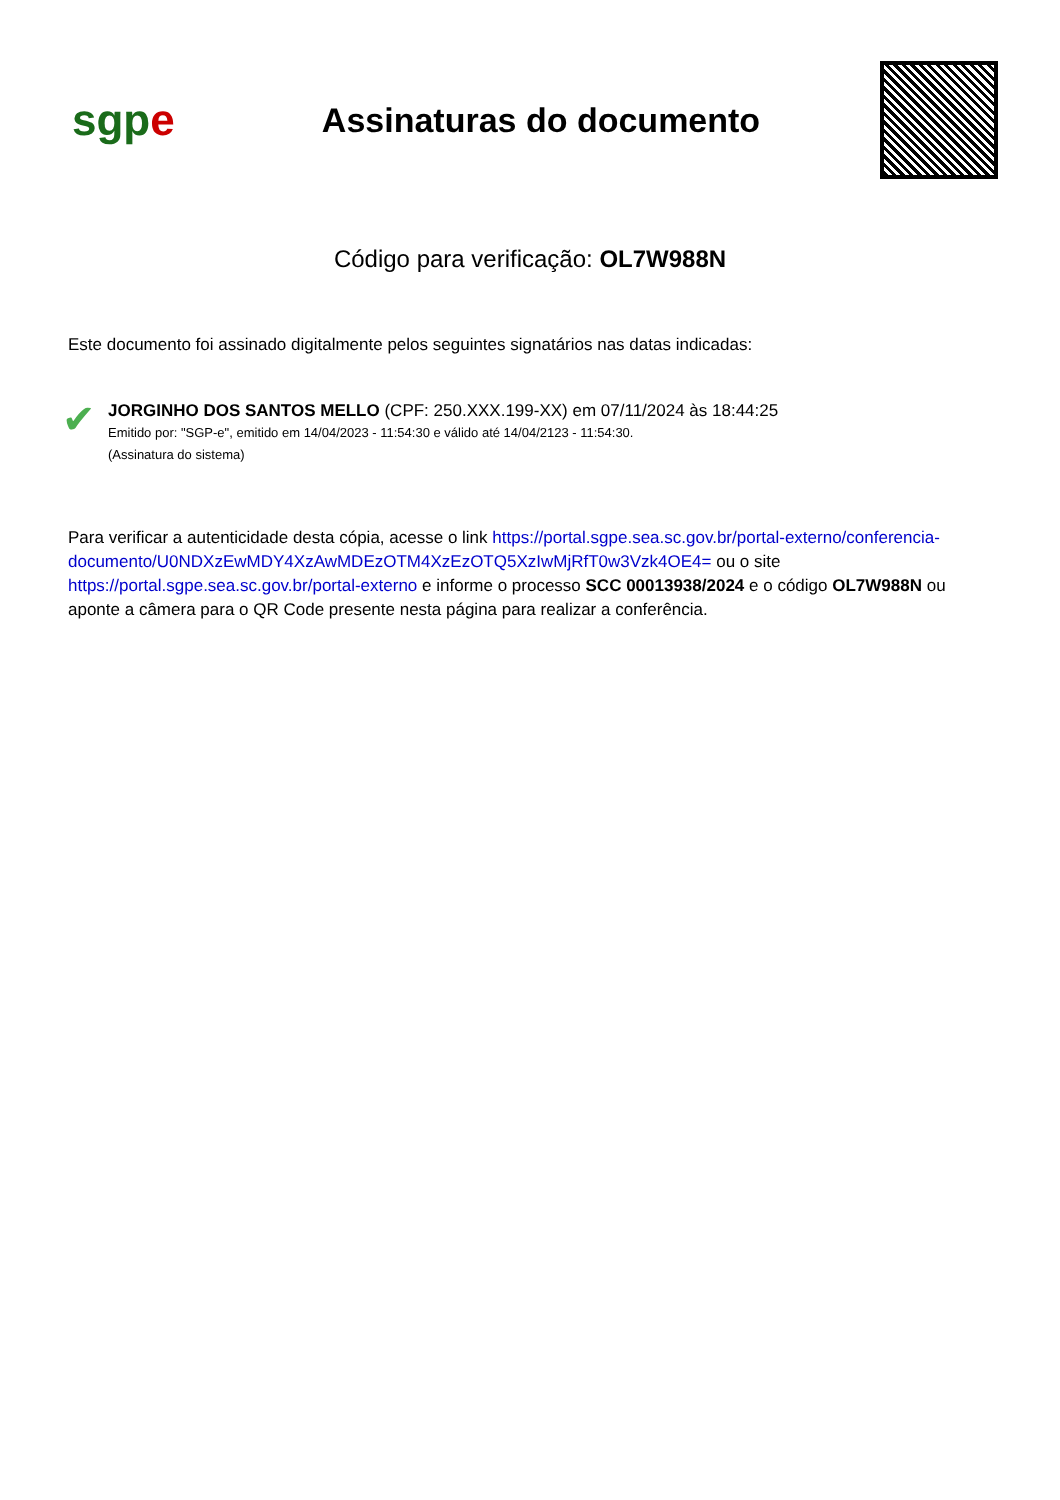sgp e
Assinaturas do documento
Código para verificação: OL7W988N
Este documento foi assinado digitalmente pelos seguintes signatários nas datas indicadas:
✔
JORGINHO DOS SANTOS MELLO (CPF: 250.XXX.199-XX) em 07/11/2024 às 18:44:25
Emitido por: "SGP-e", emitido em 14/04/2023 - 11:54:30 e válido até 14/04/2123 - 11:54:30.
(Assinatura do sistema)
Para verificar a autenticidade desta cópia, acesse o link https://portal.sgpe.sea.sc.gov.br/portal-externo/conferencia-documento/U0NDXzEwMDY4XzAwMDEzOTM4XzEzOTQ5XzIwMjRfT0w3Vzk4OE4= ou o site https://portal.sgpe.sea.sc.gov.br/portal-externo e informe o processo SCC 00013938/2024 e o código OL7W988N ou aponte a câmera para o QR Code presente nesta página para realizar a conferência.